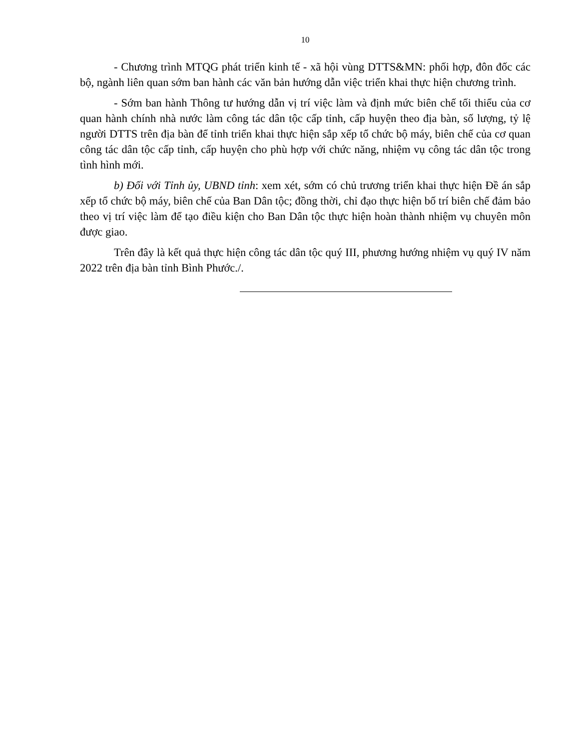10
- Chương trình MTQG phát triển kinh tế - xã hội vùng DTTS&MN: phối hợp, đôn đốc các bộ, ngành liên quan sớm ban hành các văn bản hướng dẫn việc triển khai thực hiện chương trình.
- Sớm ban hành Thông tư hướng dẫn vị trí việc làm và định mức biên chế tối thiểu của cơ quan hành chính nhà nước làm công tác dân tộc cấp tỉnh, cấp huyện theo địa bàn, số lượng, tỷ lệ người DTTS trên địa bàn để tỉnh triển khai thực hiện sắp xếp tổ chức bộ máy, biên chế của cơ quan công tác dân tộc cấp tỉnh, cấp huyện cho phù hợp với chức năng, nhiệm vụ công tác dân tộc trong tình hình mới.
b) Đối với Tỉnh ủy, UBND tỉnh: xem xét, sớm có chủ trương triển khai thực hiện Đề án sắp xếp tổ chức bộ máy, biên chế của Ban Dân tộc; đồng thời, chỉ đạo thực hiện bố trí biên chế đảm bảo theo vị trí việc làm để tạo điều kiện cho Ban Dân tộc thực hiện hoàn thành nhiệm vụ chuyên môn được giao.
Trên đây là kết quả thực hiện công tác dân tộc quý III, phương hướng nhiệm vụ quý IV năm 2022 trên địa bàn tỉnh Bình Phước./.